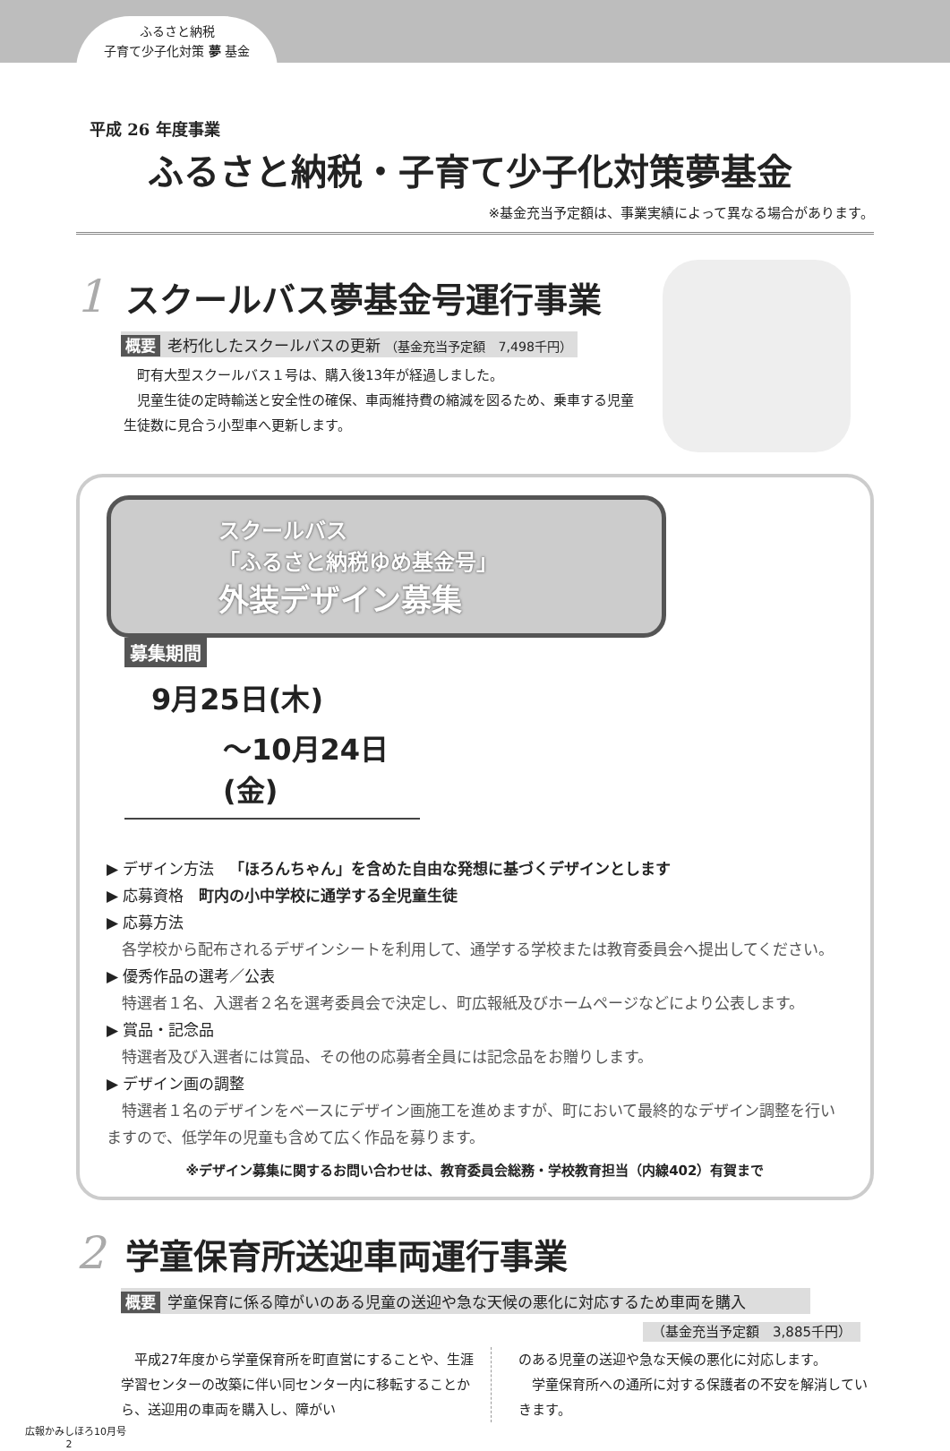ふるさと納税
子育て少子化対策 夢 基金
平成 26 年度事業
ふるさと納税・子育て少子化対策夢基金
※基金充当予定額は、事業実績によって異なる場合があります。
1
スクールバス夢基金号運行事業
概要 老朽化したスクールバスの更新 （基金充当予定額　7,498千円）
　町有大型スクールバス１号は、購入後13年が経過しました。
　児童生徒の定時輸送と安全性の確保、車両維持費の縮減を図るため、乗車する児童生徒数に見合う小型車へ更新します。
スクールバス
「ふるさと納税ゆめ基金号」
外装デザイン募集
募集期間
9月25日(木)
〜10月24日(金)
▶ デザイン方法　「ほろんちゃん」を含めた自由な発想に基づくデザインとします
▶ 応募資格　町内の小中学校に通学する全児童生徒
▶ 応募方法
各学校から配布されるデザインシートを利用して、通学する学校または教育委員会へ提出してください。
▶ 優秀作品の選考／公表
特選者１名、入選者２名を選考委員会で決定し、町広報紙及びホームページなどにより公表します。
▶ 賞品・記念品
特選者及び入選者には賞品、その他の応募者全員には記念品をお贈りします。
▶ デザイン画の調整
特選者１名のデザインをベースにデザイン画施工を進めますが、町において最終的なデザイン調整を行いますので、低学年の児童も含めて広く作品を募ります。
※デザイン募集に関するお問い合わせは、教育委員会総務・学校教育担当（内線402）有賀まで
2
学童保育所送迎車両運行事業
概要 学童保育に係る障がいのある児童の送迎や急な天候の悪化に対応するため車両を購入
（基金充当予定額　3,885千円）
　平成27年度から学童保育所を町直営にすることや、生涯学習センターの改築に伴い同センター内に移転することから、送迎用の車両を購入し、障がい
のある児童の送迎や急な天候の悪化に対応します。
　学童保育所への通所に対する保護者の不安を解消していきます。
広報かみしほろ10月号
2